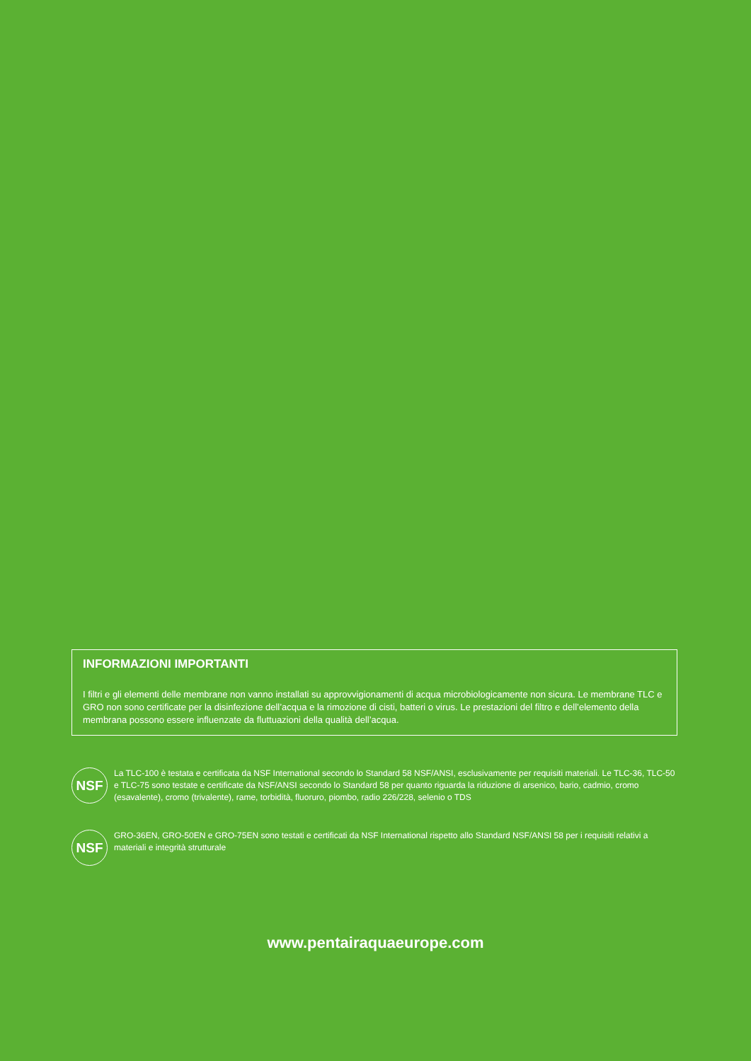INFORMAZIONI IMPORTANTI
I filtri e gli elementi delle membrane non vanno installati su approvvigionamenti di acqua microbiologicamente non sicura. Le membrane TLC e GRO non sono certificate per la disinfezione dell’acqua e la rimozione di cisti, batteri o virus. Le prestazioni del filtro e dell’elemento della membrana possono essere influenzate da fluttuazioni della qualità dell’acqua.
NSF
La TLC-100 è testata e certificata da NSF International secondo lo Standard 58 NSF/ANSI, esclusivamente per requisiti materiali. Le TLC-36, TLC-50 e TLC-75 sono testate e certificate da NSF/ANSI secondo lo Standard 58 per quanto riguarda la riduzione di arsenico, bario, cadmio, cromo (esavalente), cromo (trivalente), rame, torbidità, fluoruro, piombo, radio 226/228, selenio o TDS
NSF
GRO-36EN, GRO-50EN e GRO-75EN sono testati e certificati da NSF International rispetto allo Standard NSF/ANSI 58 per i requisiti relativi a materiali e integrità strutturale
www.pentairaquaeurope.com